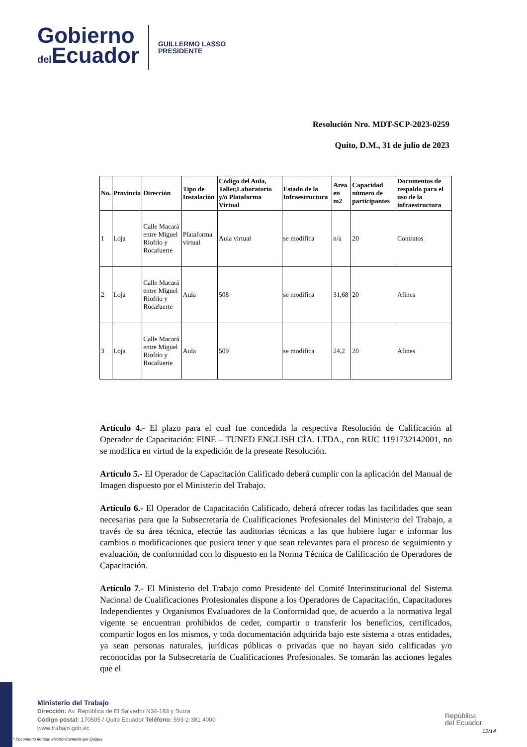Gobierno
del Ecuador
GUILLERMO LASSO
PRESIDENTE
Resolución Nro. MDT-SCP-2023-0259
Quito, D.M., 31 de julio de 2023
| No. | Provincia | Dirección | Tipo de Instalación | Código del Aula, Taller,Laboratorio y/o Plataforma Virtual | Estado de la Infraestructura | Area en m2 | Capacidad número de participantes | Documentos de respaldo para el uso de la infraestructura |
| --- | --- | --- | --- | --- | --- | --- | --- | --- |
| 1 | Loja | Calle Macará entre Miguel Riofrío y Rocafuerte | Plataforma virtual | Aula virtual | se modifica | n/a | 20 | Contratos |
| 2 | Loja | Calle Macará entre Miguel Riofrío y Rocafuerte | Aula | 508 | se modifica | 31,68 | 20 | Afines |
| 3 | Loja | Calle Macará entre Miguel Riofrío y Rocafuerte | Aula | 509 | se modifica | 24,2 | 20 | Afines |
Artículo 4.- El plazo para el cual fue concedida la respectiva Resolución de Calificación al Operador de Capacitación: FINE – TUNED ENGLISH CÍA. LTDA., con RUC 1191732142001, no se modifica en virtud de la expedición de la presente Resolución.
Artículo 5.- El Operador de Capacitación Calificado deberá cumplir con la aplicación del Manual de Imagen dispuesto por el Ministerio del Trabajo.
Artículo 6.- El Operador de Capacitación Calificado, deberá ofrecer todas las facilidades que sean necesarias para que la Subsecretaría de Cualificaciones Profesionales del Ministerio del Trabajo, a través de su área técnica, efectúe las auditorias técnicas a las que hubiere lugar e informar los cambios o modificaciones que pusiera tener y que sean relevantes para el proceso de seguimiento y evaluación, de conformidad con lo dispuesto en la Norma Técnica de Calificación de Operadores de Capacitación.
Artículo 7.- El Ministerio del Trabajo como Presidente del Comité Interinstitucional del Sistema Nacional de Cualificaciones Profesionales dispone a los Operadores de Capacitación, Capacitadores Independientes y Organismos Evaluadores de la Conformidad que, de acuerdo a la normativa legal vigente se encuentran prohibidos de ceder, compartir o transferir los beneficios, certificados, compartir logos en los mismos, y toda documentación adquirida bajo este sistema a otras entidades, ya sean personas naturales, jurídicas públicas o privadas que no hayan sido calificadas y/o reconocidas por la Subsecretaría de Cualificaciones Profesionales. Se tomarán las acciones legales que el
Ministerio del Trabajo
Dirección: Av. República de El Salvador N34-183 y Suiza
Código postal: 170505 / Quito Ecuador Teléfono: 593-2-381 4000
www.trabajo.gob.ec
* Documento firmado electrónicamente por Quipux
República
del Ecuador
12/14